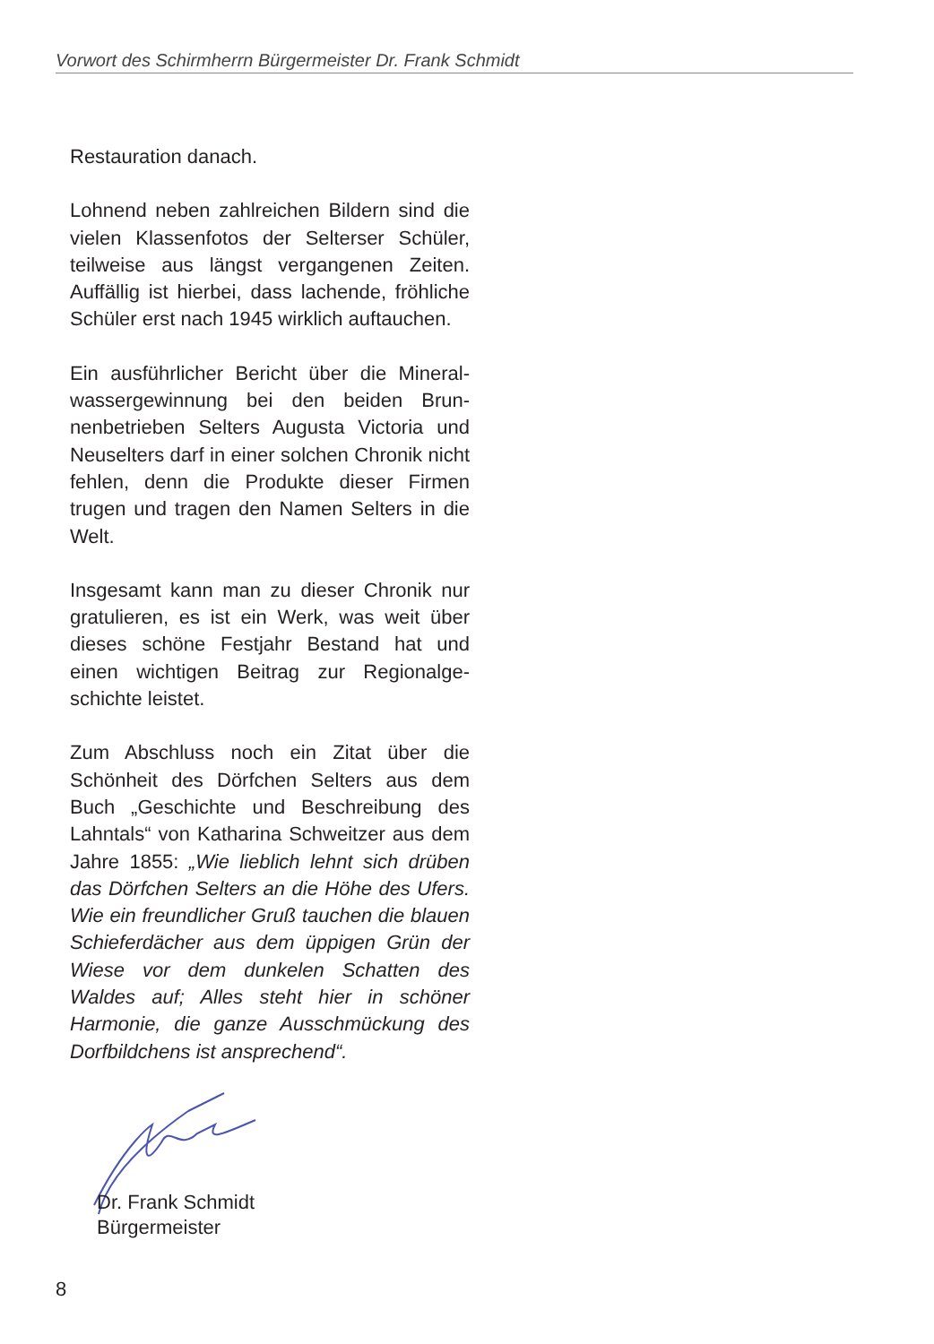Vorwort des Schirmherrn Bürgermeister Dr. Frank Schmidt
Restauration danach.
Lohnend neben zahlreichen Bildern sind die vielen Klassenfotos der Selterser Schüler, teilweise aus längst vergangenen Zeiten. Auffällig ist hierbei, dass lachende, fröhliche Schüler erst nach 1945 wirklich auftauchen.
Ein ausführlicher Bericht über die Mineral­wassergewinnung bei den beiden Brun­nenbetrieben Selters Augusta Victoria und Neuselters darf in einer solchen Chronik nicht fehlen, denn die Produkte dieser Fir­men trugen und tragen den Namen Selters in die Welt.
Insgesamt kann man zu dieser Chronik nur gratulieren, es ist ein Werk, was weit über dieses schöne Festjahr Bestand hat und einen wichtigen Beitrag zur Regionalge­schichte leistet.
Zum Abschluss noch ein Zitat über die Schönheit des Dörfchen Selters aus dem Buch „Geschichte und Beschreibung des Lahntals“ von Katharina Schweitzer aus dem Jahre 1855: „Wie lieblich lehnt sich drüben das Dörfchen Selters an die Höhe des Ufers. Wie ein freundlicher Gruß tau­chen die blauen Schieferdächer aus dem üppigen Grün der Wiese vor dem dunkelen Schatten des Waldes auf; Alles steht hier in schöner Harmonie, die ganze Ausschmü­ckung des Dorfbildchens ist ansprechend“.
Dr. Frank Schmidt
Bürgermeister
8